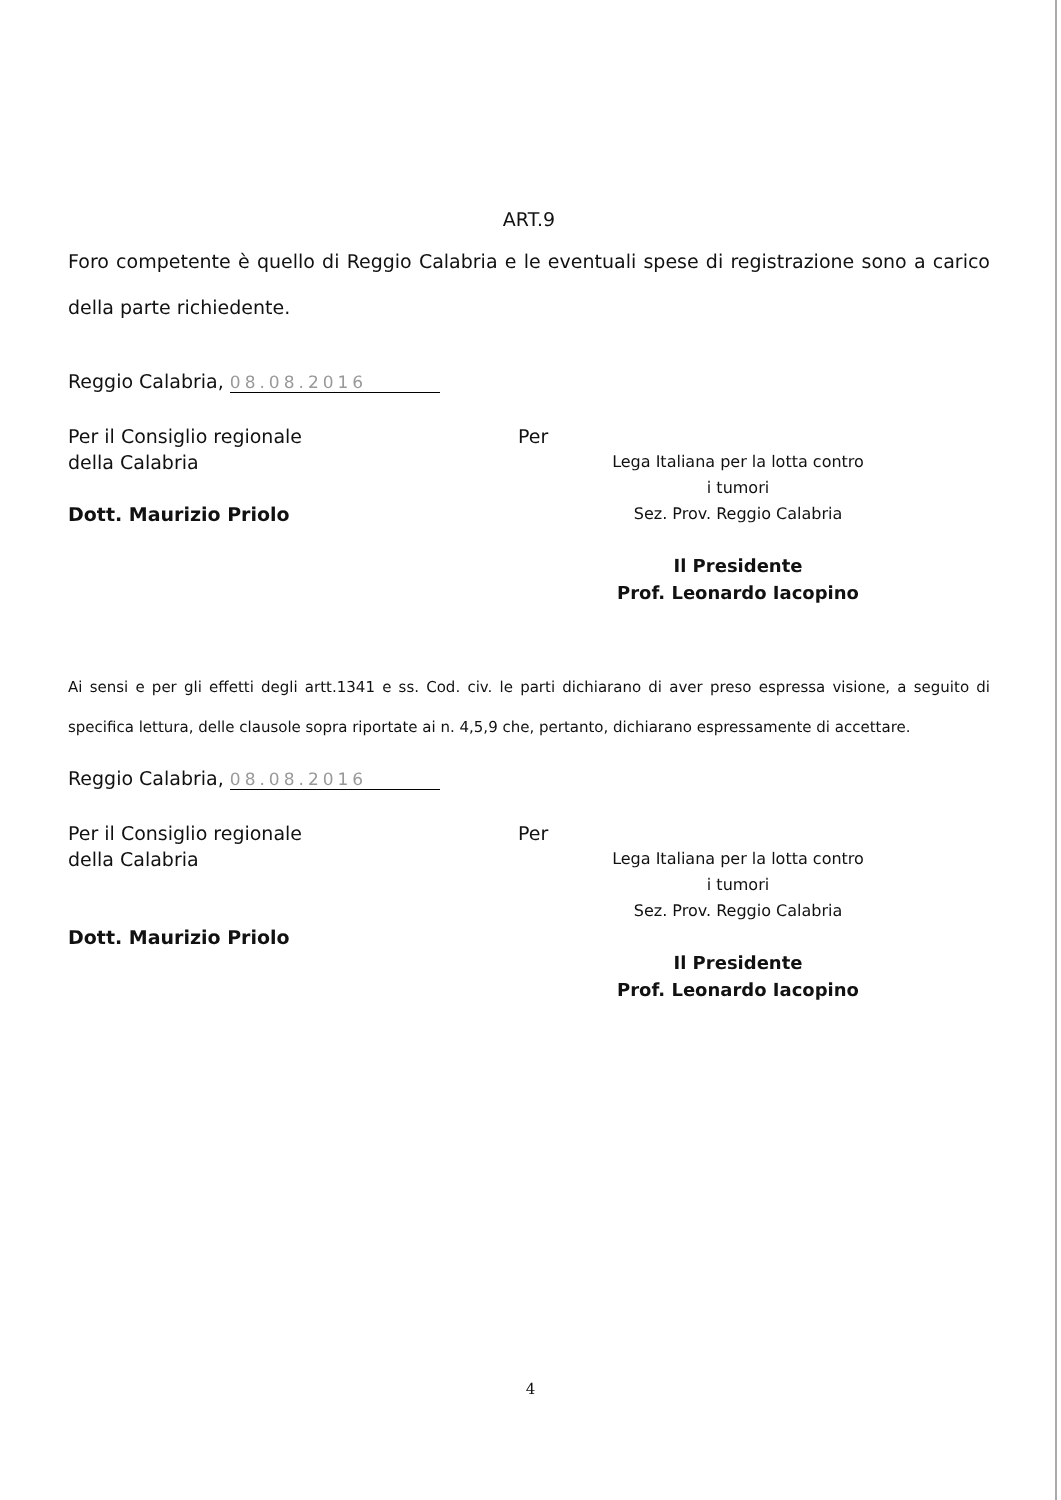ART.9
Foro competente è quello di Reggio Calabria e le eventuali spese di registrazione sono a carico della parte richiedente.
Reggio Calabria, 08.08.2016
Per il Consiglio regionale
della Calabria
Dott. Maurizio Priolo
Per
Lega Italiana per la lotta contro
i tumori
Sez. Prov. Reggio Calabria
Il Presidente
Prof. Leonardo Iacopino
Ai sensi e per gli effetti degli artt.1341 e ss. Cod. civ. le parti dichiarano di aver preso espressa visione, a seguito di specifica lettura, delle clausole sopra riportate ai n. 4,5,9 che, pertanto, dichiarano espressamente di accettare.
Reggio Calabria, 08.08.2016
Per il Consiglio regionale
della Calabria
Dott. Maurizio Priolo
Per
Lega Italiana per la lotta contro
i tumori
Sez. Prov. Reggio Calabria
Il Presidente
Prof. Leonardo Iacopino
4